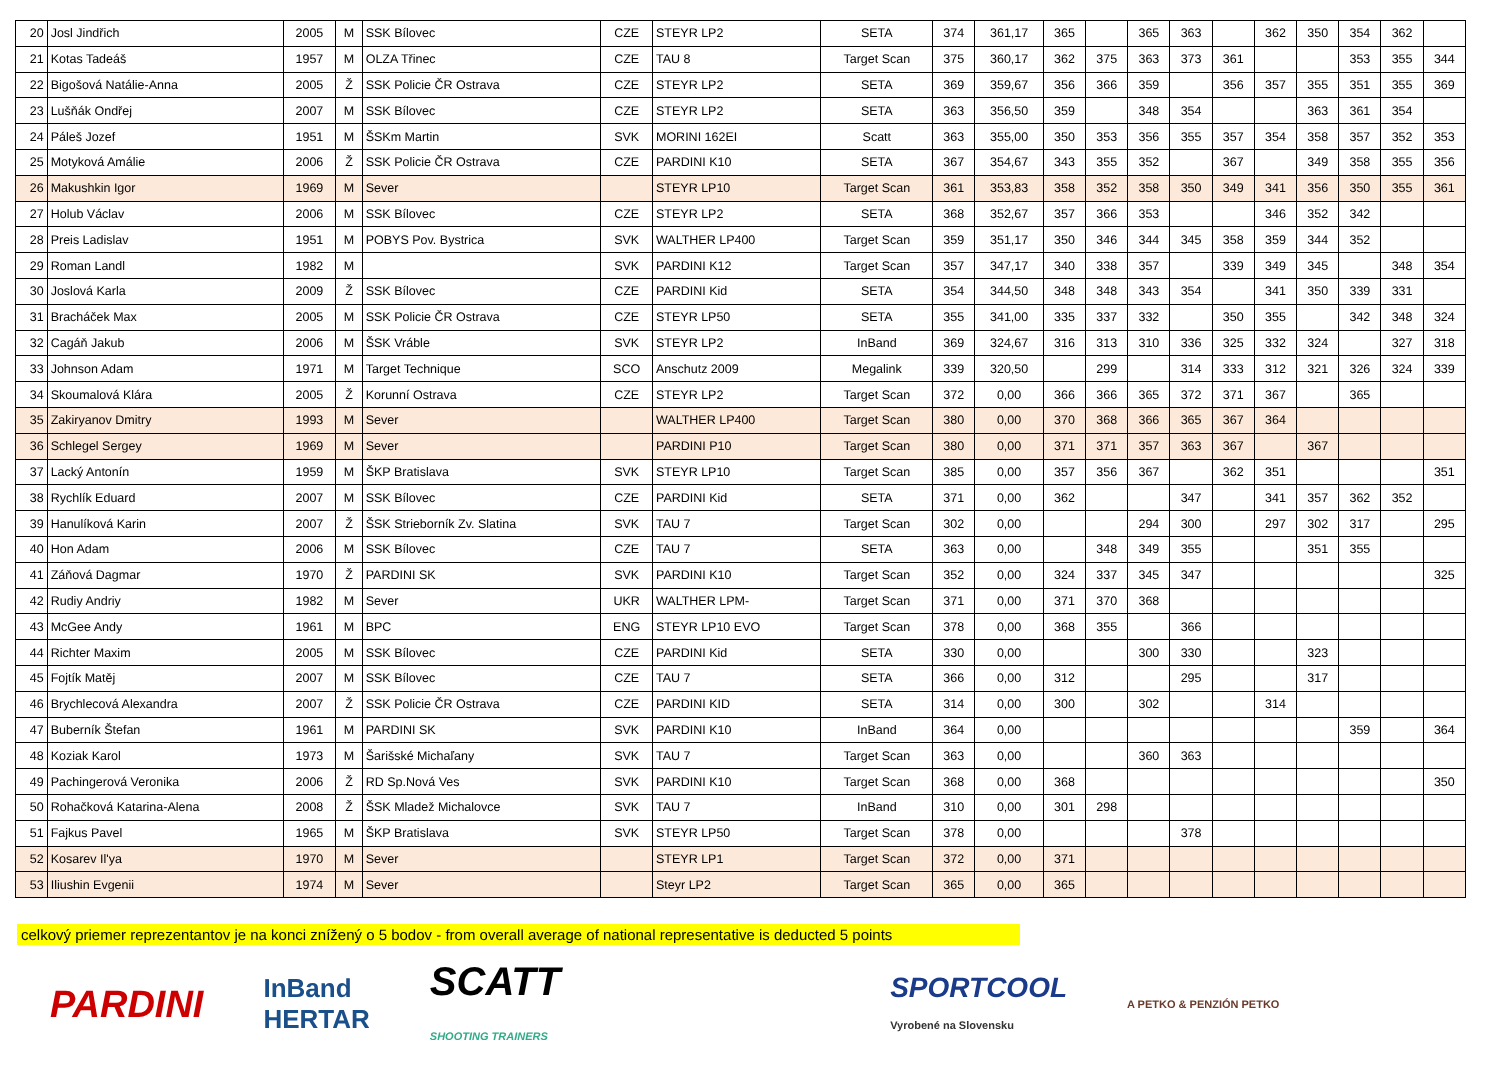| 20 | Josl Jindřich | 2005 | M | SSK Bílovec | CZE | STEYR LP2 | SETA | 374 | 361,17 | 365 | | 365 | 363 | | 362 | 350 | 354 | 362 | |
| 21 | Kotas Tadeáš | 1957 | M | OLZA Třinec | CZE | TAU 8 | Target Scan | 375 | 360,17 | 362 | 375 | 363 | 373 | 361 | | | 353 | 355 | 344 |
| 22 | Bigošová Natálie-Anna | 2005 | Ž | SSK Policie ČR Ostrava | CZE | STEYR LP2 | SETA | 369 | 359,67 | 356 | 366 | 359 | | 356 | 357 | 355 | 351 | 355 | 369 |
| 23 | Lušňák Ondřej | 2007 | M | SSK Bílovec | CZE | STEYR LP2 | SETA | 363 | 356,50 | 359 | | 348 | 354 | | | 363 | 361 | 354 | |
| 24 | Páleš Jozef | 1951 | M | ŠSKm Martin | SVK | MORINI 162EI | Scatt | 363 | 355,00 | 350 | 353 | 356 | 355 | 357 | 354 | 358 | 357 | 352 | 353 |
| 25 | Motyková Amálie | 2006 | Ž | SSK Policie ČR Ostrava | CZE | PARDINI K10 | SETA | 367 | 354,67 | 343 | 355 | 352 | | 367 | | 349 | 358 | 355 | 356 |
| 26 | Makushkin Igor | 1969 | M | Sever | | STEYR LP10 | Target Scan | 361 | 353,83 | 358 | 352 | 358 | 350 | 349 | 341 | 356 | 350 | 355 | 361 |
| 27 | Holub Václav | 2006 | M | SSK Bílovec | CZE | STEYR LP2 | SETA | 368 | 352,67 | 357 | 366 | 353 | | | 346 | 352 | 342 | | |
| 28 | Preis Ladislav | 1951 | M | POBYS Pov. Bystrica | SVK | WALTHER LP400 | Target Scan | 359 | 351,17 | 350 | 346 | 344 | 345 | 358 | 359 | 344 | 352 | | |
| 29 | Roman Landl | 1982 | M | | SVK | PARDINI K12 | Target Scan | 357 | 347,17 | 340 | 338 | 357 | | 339 | 349 | 345 | | 348 | 354 |
| 30 | Joslová Karla | 2009 | Ž | SSK Bílovec | CZE | PARDINI Kid | SETA | 354 | 344,50 | 348 | 348 | 343 | 354 | | 341 | 350 | 339 | 331 | |
| 31 | Bracháček Max | 2005 | M | SSK Policie ČR Ostrava | CZE | STEYR LP50 | SETA | 355 | 341,00 | 335 | 337 | 332 | | 350 | 355 | | 342 | 348 | 324 |
| 32 | Cagáň Jakub | 2006 | M | ŠSK Vráble | SVK | STEYR LP2 | InBand | 369 | 324,67 | 316 | 313 | 310 | 336 | 325 | 332 | 324 | | 327 | 318 |
| 33 | Johnson Adam | 1971 | M | Target Technique | SCO | Anschutz 2009 | Megalink | 339 | 320,50 | | 299 | | 314 | 333 | 312 | 321 | 326 | 324 | 339 |
| 34 | Skoumalová Klára | 2005 | Ž | Korunní Ostrava | CZE | STEYR LP2 | Target Scan | 372 | 0,00 | 366 | 366 | 365 | 372 | 371 | 367 | | 365 | | |
| 35 | Zakiryanov Dmitry | 1993 | M | Sever | | WALTHER LP400 | Target Scan | 380 | 0,00 | 370 | 368 | 366 | 365 | 367 | 364 | | | | |
| 36 | Schlegel Sergey | 1969 | M | Sever | | PARDINI P10 | Target Scan | 380 | 0,00 | 371 | 371 | 357 | 363 | 367 | | 367 | | | |
| 37 | Lacký Antonín | 1959 | M | ŠKP Bratislava | SVK | STEYR LP10 | Target Scan | 385 | 0,00 | 357 | 356 | 367 | | 362 | 351 | | | | 351 |
| 38 | Rychlík Eduard | 2007 | M | SSK Bílovec | CZE | PARDINI Kid | SETA | 371 | 0,00 | 362 | | | 347 | | 341 | 357 | 362 | 352 | |
| 39 | Hanulíková Karin | 2007 | Ž | ŠSK Strieborník Zv. Slatina | SVK | TAU 7 | Target Scan | 302 | 0,00 | | | 294 | 300 | | 297 | 302 | 317 | | 295 |
| 40 | Hon Adam | 2006 | M | SSK Bílovec | CZE | TAU 7 | SETA | 363 | 0,00 | | 348 | 349 | 355 | | | 351 | 355 | | |
| 41 | Záňová Dagmar | 1970 | Ž | PARDINI SK | SVK | PARDINI K10 | Target Scan | 352 | 0,00 | 324 | 337 | 345 | 347 | | | | | | 325 |
| 42 | Rudiy Andriy | 1982 | M | Sever | UKR | WALTHER LPM- | Target Scan | 371 | 0,00 | 371 | 370 | 368 | | | | | | | |
| 43 | McGee Andy | 1961 | M | BPC | ENG | STEYR LP10 EVO | Target Scan | 378 | 0,00 | 368 | 355 | | 366 | | | | | | |
| 44 | Richter Maxim | 2005 | M | SSK Bílovec | CZE | PARDINI Kid | SETA | 330 | 0,00 | | | 300 | 330 | | | 323 | | | |
| 45 | Fojtík Matěj | 2007 | M | SSK Bílovec | CZE | TAU 7 | SETA | 366 | 0,00 | 312 | | | 295 | | | 317 | | | |
| 46 | Brychlecová Alexandra | 2007 | Ž | SSK Policie ČR Ostrava | CZE | PARDINI KID | SETA | 314 | 0,00 | 300 | | 302 | | | 314 | | | | |
| 47 | Buberník Štefan | 1961 | M | PARDINI SK | SVK | PARDINI K10 | InBand | 364 | 0,00 | | | | | | | | 359 | | 364 |
| 48 | Koziak Karol | 1973 | M | Šarišské Michaľany | SVK | TAU 7 | Target Scan | 363 | 0,00 | | | 360 | 363 | | | | | | |
| 49 | Pachingerová Veronika | 2006 | Ž | RD Sp.Nová Ves | SVK | PARDINI K10 | Target Scan | 368 | 0,00 | 368 | | | | | | | | | 350 |
| 50 | Rohačková Katarina-Alena | 2008 | Ž | ŠSK Mladež Michalovce | SVK | TAU 7 | InBand | 310 | 0,00 | 301 | 298 | | | | | | | | |
| 51 | Fajkus Pavel | 1965 | M | ŠKP Bratislava | SVK | STEYR LP50 | Target Scan | 378 | 0,00 | | | | 378 | | | | | | |
| 52 | Kosarev Il'ya | 1970 | M | Sever | | STEYR LP1 | Target Scan | 372 | 0,00 | 371 | | | | | | | | | |
| 53 | Iliushin Evgenii | 1974 | M | Sever | | Steyr LP2 | Target Scan | 365 | 0,00 | 365 | | | | | | | | | |
celkový priemer reprezentantov je na konci znížený o 5 bodov - from overall average of national representative is deducted 5 points
PARDINI InBand
HERTAR SCATT
SHOOTING TRAINERS SPORTCOOL
Vyrobené na Slovensku A PETKO & PENZIÓN PETKO